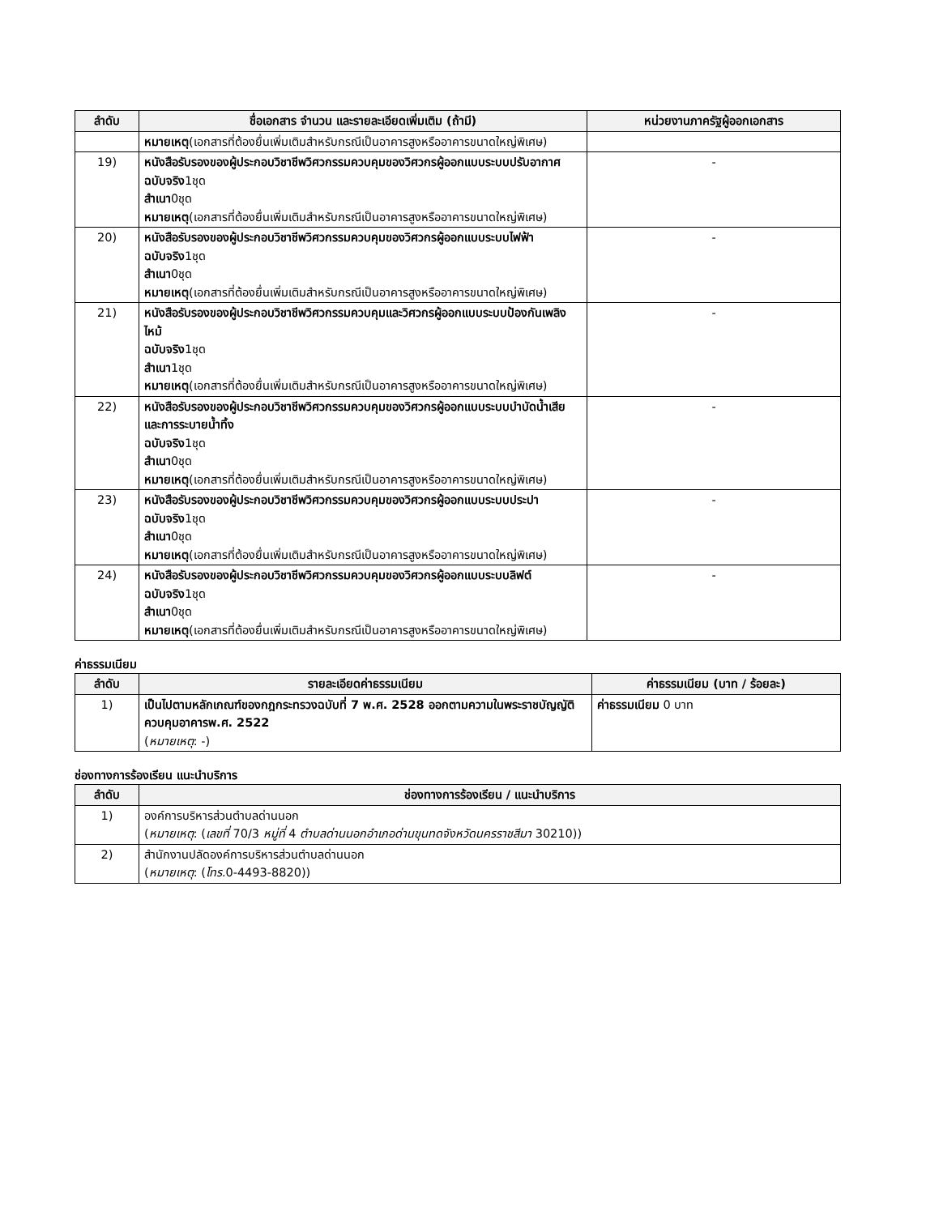| ลำดับ | ชื่อเอกสาร จำนวน และรายละเอียดเพิ่มเติม (ถ้ามี) | หน่วยงานภาครัฐผู้ออกเอกสาร |
| --- | --- | --- |
| | หมายเหตุ (เอกสารที่ต้องยื่นเพิ่มเติมสำหรับกรณีเป็นอาคารสูงหรืออาคารขนาดใหญ่พิเศษ) | |
| 19) | หนังสือรับรองของผู้ประกอบวิชาชีพวิศวกรรมควบคุมของวิศวกรผู้ออกแบบระบบปรับอากาศ ฉบับจริง 1ชุด สำเนา 0ชุด หมายเหตุ (เอกสารที่ต้องยื่นเพิ่มเติมสำหรับกรณีเป็นอาคารสูงหรืออาคารขนาดใหญ่พิเศษ) | - |
| 20) | หนังสือรับรองของผู้ประกอบวิชาชีพวิศวกรรมควบคุมของวิศวกรผู้ออกแบบระบบไฟฟ้า ฉบับจริง 1ชุด สำเนา 0ชุด หมายเหตุ (เอกสารที่ต้องยื่นเพิ่มเติมสำหรับกรณีเป็นอาคารสูงหรืออาคารขนาดใหญ่พิเศษ) | - |
| 21) | หนังสือรับรองของผู้ประกอบวิชาชีพวิศวกรรมควบคุมและวิศวกรผู้ออกแบบระบบป้องกันเพลิงไหม้ ฉบับจริง 1ชุด สำเนา 1ชุด หมายเหตุ (เอกสารที่ต้องยื่นเพิ่มเติมสำหรับกรณีเป็นอาคารสูงหรืออาคารขนาดใหญ่พิเศษ) | - |
| 22) | หนังสือรับรองของผู้ประกอบวิชาชีพวิศวกรรมควบคุมของวิศวกรผู้ออกแบบระบบบำบัดน้ำเสียและการระบายน้ำทิ้ง ฉบับจริง 1ชุด สำเนา 0ชุด หมายเหตุ (เอกสารที่ต้องยื่นเพิ่มเติมสำหรับกรณีเป็นอาคารสูงหรืออาคารขนาดใหญ่พิเศษ) | - |
| 23) | หนังสือรับรองของผู้ประกอบวิชาชีพวิศวกรรมควบคุมของวิศวกรผู้ออกแบบระบบประปา ฉบับจริง 1ชุด สำเนา 0ชุด หมายเหตุ (เอกสารที่ต้องยื่นเพิ่มเติมสำหรับกรณีเป็นอาคารสูงหรืออาคารขนาดใหญ่พิเศษ) | - |
| 24) | หนังสือรับรองของผู้ประกอบวิชาชีพวิศวกรรมควบคุมของวิศวกรผู้ออกแบบระบบลิฟต์ ฉบับจริง 1ชุด สำเนา 0ชุด หมายเหตุ (เอกสารที่ต้องยื่นเพิ่มเติมสำหรับกรณีเป็นอาคารสูงหรืออาคารขนาดใหญ่พิเศษ) | - |
ค่าธรรมเนียม
| ลำดับ | รายละเอียดค่าธรรมเนียม | ค่าธรรมเนียม (บาท / ร้อยละ) |
| --- | --- | --- |
| 1) | เป็นไปตามหลักเกณฑ์ของกฎกระทรวงฉบับที่ 7 พ.ศ. 2528 ออกตามความในพระราชบัญญัติควบคุมอาคารพ.ศ. 2522 ( หมายเหตุ : -) | ค่าธรรมเนียม 0 บาท |
ช่องทางการร้องเรียน แนะนำบริการ
| ลำดับ | ช่องทางการร้องเรียน / แนะนำบริการ |
| --- | --- |
| 1) | องค์การบริหารส่วนตำบลด่านนอก ( หมายเหตุ : ( เลขที่ 70/3 หมู่ที่ 4 ตำบลด่านนอกอำเภอด่านขุนทดจังหวัดนครราชสีมา 30210)) |
| 2) | สำนักงานปลัดองค์การบริหารส่วนตำบลด่านนอก ( หมายเหตุ : ( โทร. 0-4493-8820)) |